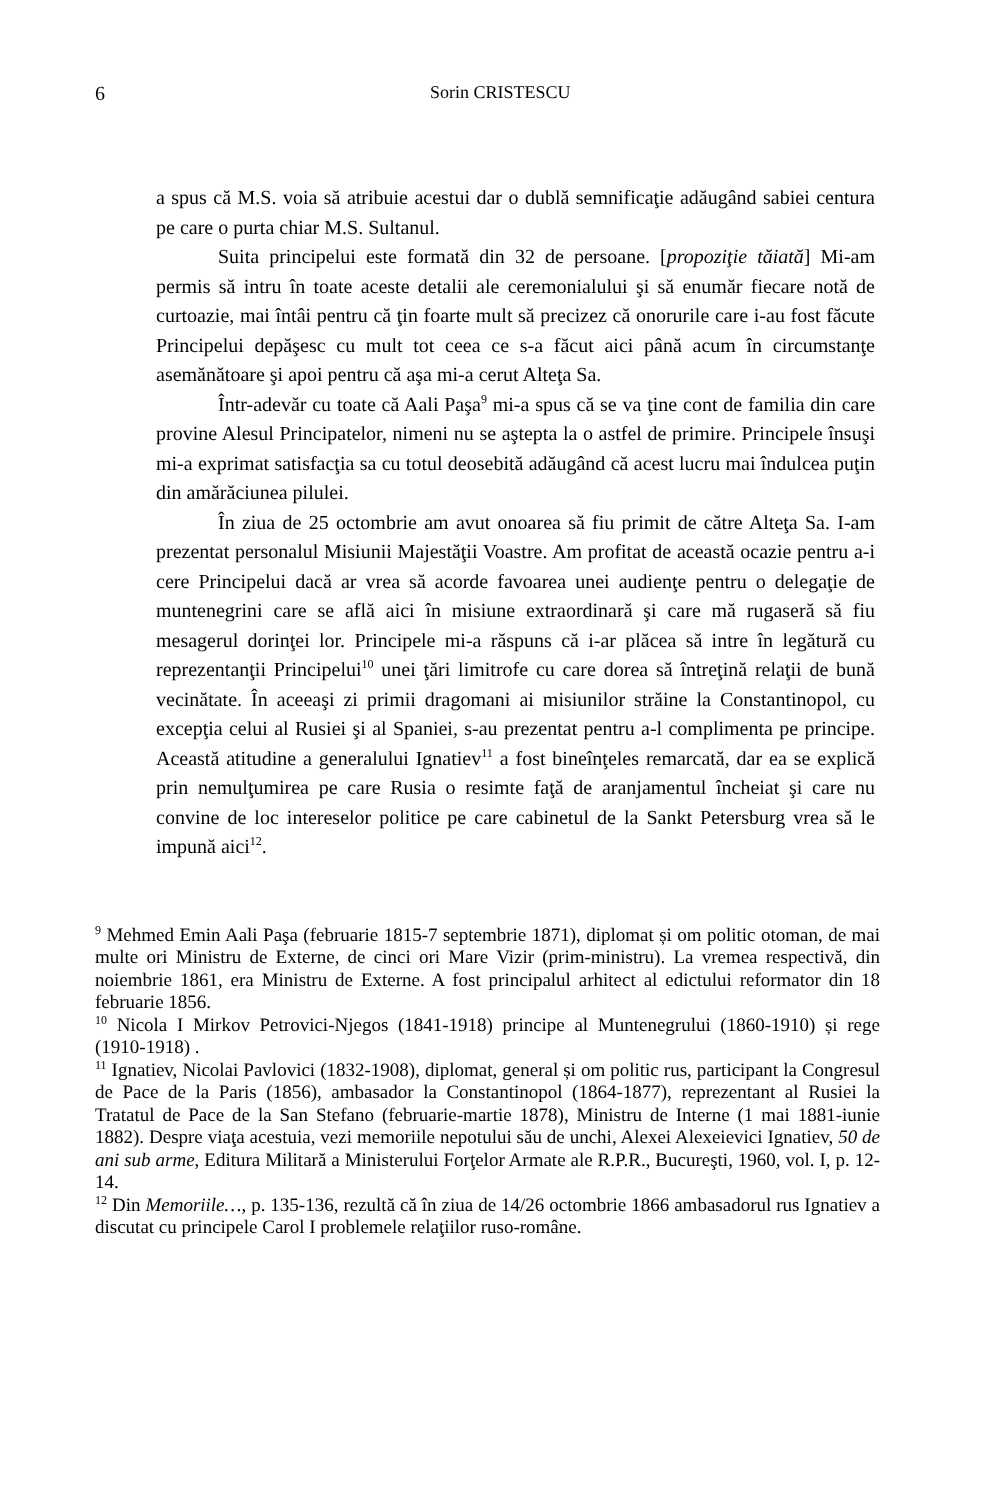6 Sorin CRISTESCU
a spus că M.S. voia să atribuie acestui dar o dublă semnificaţie adăugând sabiei centura pe care o purta chiar M.S. Sultanul.
Suita principelui este formată din 32 de persoane. [propoziţie tăiată] Mi-am permis să intru în toate aceste detalii ale ceremonialului şi să enumăr fiecare notă de curtoazie, mai întâi pentru că ţin foarte mult să precizez că onorurile care i-au fost făcute Principelui depăşesc cu mult tot ceea ce s-a făcut aici până acum în circumstanţe asemănătoare şi apoi pentru că aşa mi-a cerut Alteţa Sa.
Într-adevăr cu toate că Aali Paşa<sup>9</sup> mi-a spus că se va ţine cont de familia din care provine Alesul Principatelor, nimeni nu se aştepta la o astfel de primire. Principele însuşi mi-a exprimat satisfacţia sa cu totul deosebită adăugând că acest lucru mai îndulcea puţin din amărăciunea pilulei.
În ziua de 25 octombrie am avut onoarea să fiu primit de către Alteţa Sa. I-am prezentat personalul Misiunii Majestăţii Voastre. Am profitat de această ocazie pentru a-i cere Principelui dacă ar vrea să acorde favoarea unei audienţe pentru o delegaţie de muntenegrini care se află aici în misiune extraordinară şi care mă rugaseră să fiu mesagerul dorinţei lor. Principele mi-a răspuns că i-ar plăcea să intre în legătură cu reprezentanţii Principelui<sup>10</sup> unei ţări limitrofe cu care dorea să întreţină relaţii de bună vecinătate. În aceeaşi zi primii dragomani ai misiunilor străine la Constantinopol, cu excepţia celui al Rusiei şi al Spaniei, s-au prezentat pentru a-l complimenta pe principe. Această atitudine a generalului Ignatiev<sup>11</sup> a fost bineînţeles remarcată, dar ea se explică prin nemulţumirea pe care Rusia o resimte faţă de aranjamentul încheiat şi care nu convine de loc intereselor politice pe care cabinetul de la Sankt Petersburg vrea să le impună aici<sup>12</sup>.
<sup>9</sup> Mehmed Emin Aali Paşa (februarie 1815-7 septembrie 1871), diplomat și om politic otoman, de mai multe ori Ministru de Externe, de cinci ori Mare Vizir (prim-ministru). La vremea respectivă, din noiembrie 1861, era Ministru de Externe. A fost principalul arhitect al edictului reformator din 18 februarie 1856.
<sup>10</sup> Nicola I Mirkov Petrovici-Njegos (1841-1918) principe al Muntenegrului (1860-1910) și rege (1910-1918) .
<sup>11</sup> Ignatiev, Nicolai Pavlovici (1832-1908), diplomat, general și om politic rus, participant la Congresul de Pace de la Paris (1856), ambasador la Constantinopol (1864-1877), reprezentant al Rusiei la Tratatul de Pace de la San Stefano (februarie-martie 1878), Ministru de Interne (1 mai 1881-iunie 1882). Despre viaţa acestuia, vezi memoriile nepotului său de unchi, Alexei Alexeievici Ignatiev, 50 de ani sub arme, Editura Militară a Ministerului Forţelor Armate ale R.P.R., Bucureşti, 1960, vol. I, p. 12-14.
<sup>12</sup> Din Memoriile…, p. 135-136, rezultă că în ziua de 14/26 octombrie 1866 ambasadorul rus Ignatiev a discutat cu principele Carol I problemele relaţiilor ruso-române.